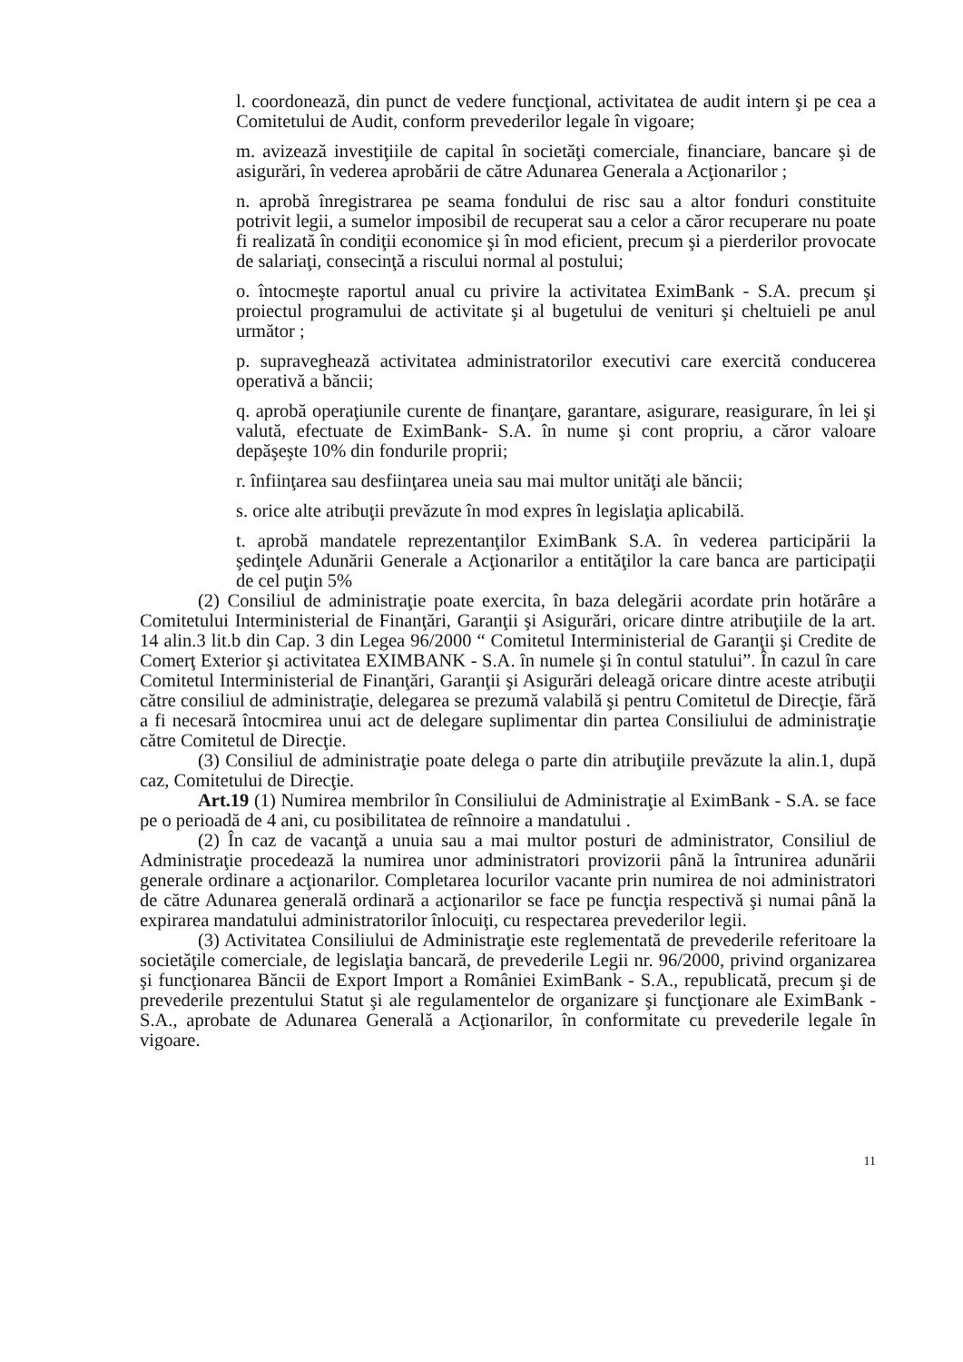l. coordonează, din punct de vedere funcţional, activitatea de audit intern şi pe cea a Comitetului de Audit, conform prevederilor legale în vigoare;
m. avizează investiţiile de capital în societăţi comerciale, financiare, bancare şi de asigurări, în vederea aprobării de către Adunarea Generala a Acţionarilor ;
n. aprobă înregistrarea pe seama fondului de risc sau a altor fonduri constituite potrivit legii, a sumelor imposibil de recuperat sau a celor a căror recuperare nu poate fi realizată în condiţii economice şi în mod eficient, precum şi a pierderilor provocate de salariaţi, consecinţă a riscului normal al postului;
o. întocmeşte raportul anual cu privire la activitatea EximBank - S.A. precum şi proiectul programului de activitate şi al bugetului de venituri şi cheltuieli pe anul următor ;
p. supraveghează activitatea administratorilor executivi care exercită conducerea operativă a băncii;
q. aprobă operaţiunile curente de finanţare, garantare, asigurare, reasigurare, în lei şi valută, efectuate de EximBank- S.A. în nume şi cont propriu, a căror valoare depăşeşte 10% din fondurile proprii;
r. înfiinţarea sau desfiinţarea uneia sau mai multor unităţi ale băncii;
s. orice alte atribuţii prevăzute în mod expres în legislaţia aplicabilă.
t. aprobă mandatele reprezentanţilor EximBank S.A. în vederea participării la şedinţele Adunării Generale a Acţionarilor a entităţilor la care banca are participaţii de cel puţin 5%
(2) Consiliul de administraţie poate exercita, în baza delegării acordate prin hotărâre a Comitetului Interministerial de Finanţări, Garanţii şi Asigurări, oricare dintre atribuţiile de la art. 14 alin.3 lit.b din Cap. 3 din Legea 96/2000 “ Comitetul Interministerial de Garanţii şi Credite de Comerţ Exterior şi activitatea EXIMBANK - S.A. în numele şi în contul statului”. În cazul în care Comitetul Interministerial de Finanţări, Garanţii şi Asigurări deleagă oricare dintre aceste atribuţii către consiliul de administraţie, delegarea se prezumă valabilă şi pentru Comitetul de Direcţie, fără a fi necesară întocmirea unui act de delegare suplimentar din partea Consiliului de administraţie către Comitetul de Direcţie.
(3) Consiliul de administraţie poate delega o parte din atribuţiile prevăzute la alin.1, după caz, Comitetului de Direcţie.
Art.19 (1) Numirea membrilor în Consiliului de Administraţie al EximBank - S.A. se face pe o perioadă de 4 ani, cu posibilitatea de reînnoire a mandatului .
(2) În caz de vacanţă a unuia sau a mai multor posturi de administrator, Consiliul de Administraţie procedează la numirea unor administratori provizorii până la întrunirea adunării generale ordinare a acţionarilor. Completarea locurilor vacante prin numirea de noi administratori de către Adunarea generală ordinară a acţionarilor se face pe funcţia respectivă şi numai până la expirarea mandatului administratorilor înlocuiţi, cu respectarea prevederilor legii.
(3) Activitatea Consiliului de Administraţie este reglementată de prevederile referitoare la societăţile comerciale, de legislaţia bancară, de prevederile Legii nr. 96/2000, privind organizarea şi funcţionarea Băncii de Export Import a României EximBank - S.A., republicată, precum şi de prevederile prezentului Statut şi ale regulamentelor de organizare şi funcţionare ale EximBank - S.A., aprobate de Adunarea Generală a Acţionarilor, în conformitate cu prevederile legale în vigoare.
11